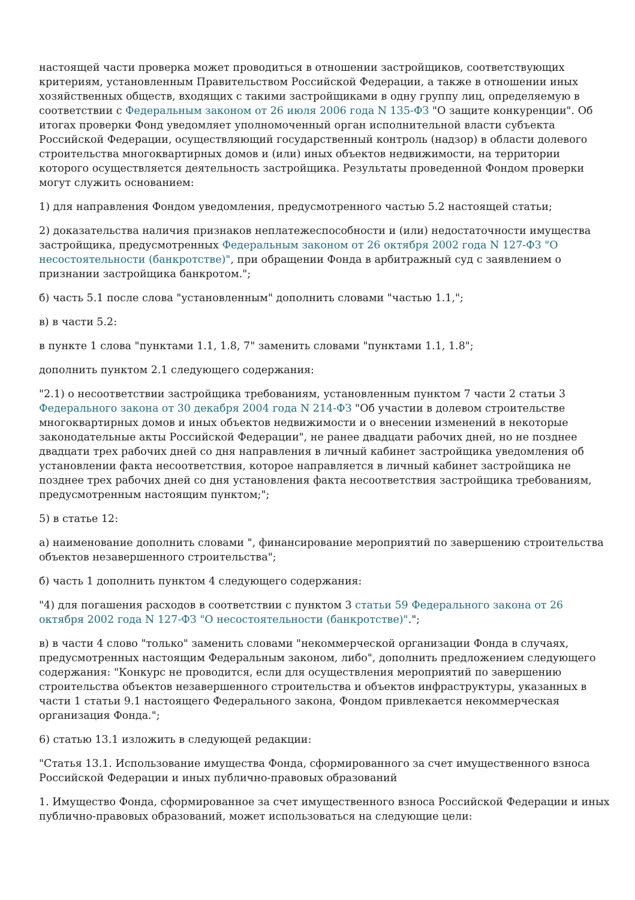настоящей части проверка может проводиться в отношении застройщиков, соответствующих критериям, установленным Правительством Российской Федерации, а также в отношении иных хозяйственных обществ, входящих с такими застройщиками в одну группу лиц, определяемую в соответствии с Федеральным законом от 26 июля 2006 года N 135-ФЗ "О защите конкуренции". Об итогах проверки Фонд уведомляет уполномоченный орган исполнительной власти субъекта Российской Федерации, осуществляющий государственный контроль (надзор) в области долевого строительства многоквартирных домов и (или) иных объектов недвижимости, на территории которого осуществляется деятельность застройщика. Результаты проведенной Фондом проверки могут служить основанием:
1) для направления Фондом уведомления, предусмотренного частью 5.2 настоящей статьи;
2) доказательства наличия признаков неплатежеспособности и (или) недостаточности имущества застройщика, предусмотренных Федеральным законом от 26 октября 2002 года N 127-ФЗ "О несостоятельности (банкротстве)", при обращении Фонда в арбитражный суд с заявлением о признании застройщика банкротом.";
б) часть 5.1 после слова "установленным" дополнить словами "частью 1.1,";
в) в части 5.2:
в пункте 1 слова "пунктами 1.1, 1.8, 7" заменить словами "пунктами 1.1, 1.8";
дополнить пунктом 2.1 следующего содержания:
"2.1) о несоответствии застройщика требованиям, установленным пунктом 7 части 2 статьи 3 Федерального закона от 30 декабря 2004 года N 214-ФЗ "Об участии в долевом строительстве многоквартирных домов и иных объектов недвижимости и о внесении изменений в некоторые законодательные акты Российской Федерации", не ранее двадцати рабочих дней, но не позднее двадцати трех рабочих дней со дня направления в личный кабинет застройщика уведомления об установлении факта несоответствия, которое направляется в личный кабинет застройщика не позднее трех рабочих дней со дня установления факта несоответствия застройщика требованиям, предусмотренным настоящим пунктом;";
5) в статье 12:
а) наименование дополнить словами ", финансирование мероприятий по завершению строительства объектов незавершенного строительства";
б) часть 1 дополнить пунктом 4 следующего содержания:
"4) для погашения расходов в соответствии с пунктом 3 статьи 59 Федерального закона от 26 октября 2002 года N 127-ФЗ "О несостоятельности (банкротстве)".";
в) в части 4 слово "только" заменить словами "некоммерческой организации Фонда в случаях, предусмотренных настоящим Федеральным законом, либо", дополнить предложением следующего содержания: "Конкурс не проводится, если для осуществления мероприятий по завершению строительства объектов незавершенного строительства и объектов инфраструктуры, указанных в части 1 статьи 9.1 настоящего Федерального закона, Фондом привлекается некоммерческая организация Фонда.";
6) статью 13.1 изложить в следующей редакции:
"Статья 13.1. Использование имущества Фонда, сформированного за счет имущественного взноса Российской Федерации и иных публично-правовых образований
1. Имущество Фонда, сформированное за счет имущественного взноса Российской Федерации и иных публично-правовых образований, может использоваться на следующие цели: